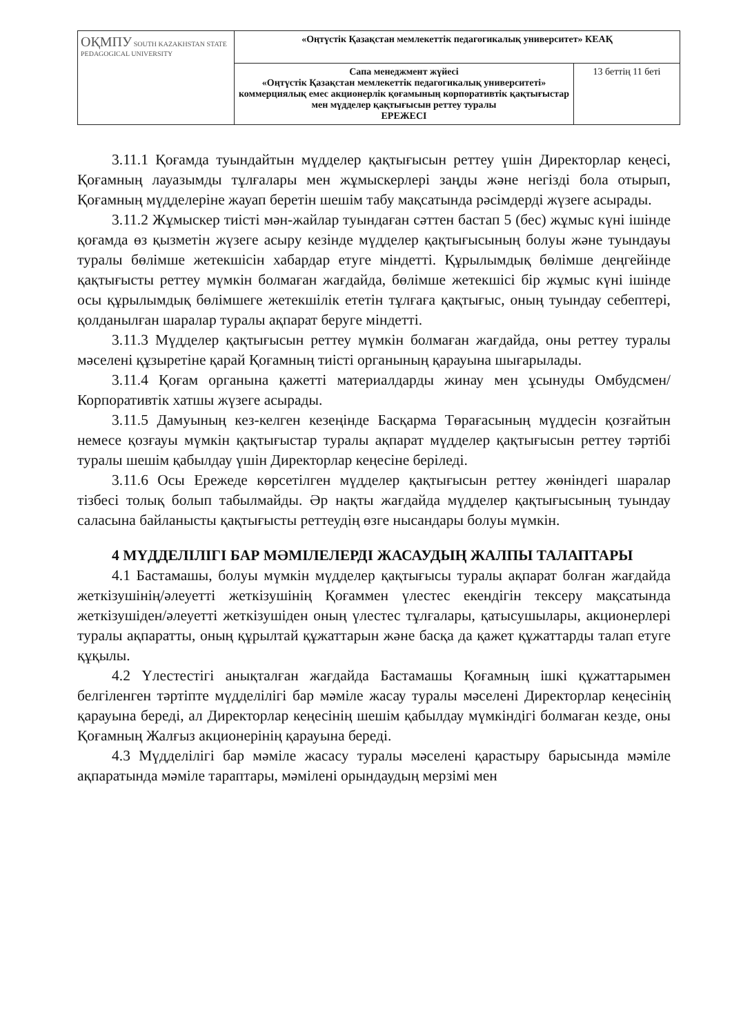| ОҚМПУ SOUTH KAZAKHSTAN STATE PEDAGOGICAL UNIVERSITY | «Оңтүстік Қазақстан мемлекеттік педагогикалық университет» КЕАҚ | |
| | Сапа менеджмент жүйесі «Оңтүстік Қазақстан мемлекеттік педагогикалық университеті» коммерциялық емес акционерлік қоғамының корпоративтік қақтығыстар мен мүдделер қақтығысын реттеу туралы ЕРЕЖЕСІ | 13 беттің 11 беті |
3.11.1 Қоғамда туындайтын мүдделер қақтығысын реттеу үшін Директорлар кеңесі, Қоғамның лауазымды тұлғалары мен жұмыскерлері заңды және негізді бола отырып, Қоғамның мүдделеріне жауап беретін шешім табу мақсатында рәсімдерді жүзеге асырады.
3.11.2 Жұмыскер тиісті мән-жайлар туындаған сәттен бастап 5 (бес) жұмыс күні ішінде қоғамда өз қызметін жүзеге асыру кезінде мүдделер қақтығысының болуы және туындауы туралы бөлімше жетекшісін хабардар етуге міндетті. Құрылымдық бөлімше деңгейінде қақтығысты реттеу мүмкін болмаған жағдайда, бөлімше жетекшісі бір жұмыс күні ішінде осы құрылымдық бөлімшеге жетекшілік ететін тұлғаға қақтығыс, оның туындау себептері, қолданылған шаралар туралы ақпарат беруге міндетті.
3.11.3 Мүдделер қақтығысын реттеу мүмкін болмаған жағдайда, оны реттеу туралы мәселені құзыретіне қарай Қоғамның тиісті органының қарауына шығарылады.
3.11.4 Қоғам органына қажетті материалдарды жинау мен ұсынуды Омбудсмен/ Корпоративтік хатшы жүзеге асырады.
3.11.5 Дамуының кез-келген кезеңінде Басқарма Төрағасының мүддесін қозғайтын немесе қозғауы мүмкін қақтығыстар туралы ақпарат мүдделер қақтығысын реттеу тәртібі туралы шешім қабылдау үшін Директорлар кеңесіне беріледі.
3.11.6 Осы Ережеде көрсетілген мүдделер қақтығысын реттеу жөніндегі шаралар тізбесі толық болып табылмайды. Әр нақты жағдайда мүдделер қақтығысының туындау саласына байланысты қақтығысты реттеудің өзге нысандары болуы мүмкін.
4 МҮДДЕЛІЛІГІ БАР МӘМІЛЕЛЕРДІ ЖАСАУДЫҢ ЖАЛПЫ ТАЛАПТАРЫ
4.1 Бастамашы, болуы мүмкін мүдделер қақтығысы туралы ақпарат болған жағдайда жеткізушінің/әлеуетті жеткізушінің Қоғаммен үлестес екендігін тексеру мақсатында жеткізушіден/әлеуетті жеткізушіден оның үлестес тұлғалары, қатысушылары, акционерлері туралы ақпаратты, оның құрылтай құжаттарын және басқа да қажет құжаттарды талап етуге құқылы.
4.2 Үлестестігі анықталған жағдайда Бастамашы Қоғамның ішкі құжаттарымен белгіленген тәртіпте мүдделілігі бар мәміле жасау туралы мәселені Директорлар кеңесінің қарауына береді, ал Директорлар кеңесінің шешім қабылдау мүмкіндігі болмаған кезде, оны Қоғамның Жалғыз акционерінің қарауына береді.
4.3 Мүдделілігі бар мәміле жасасу туралы мәселені қарастыру барысында мәміле ақпаратында мәміле тараптары, мәмілені орындаудың мерзімі мен